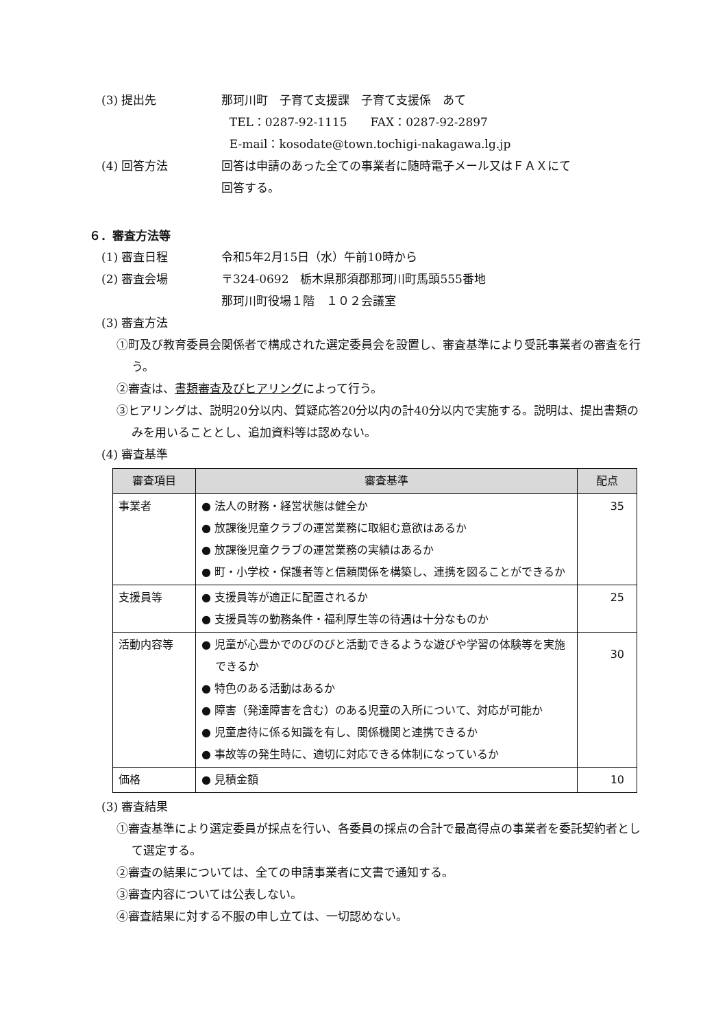(3) 提出先 那珂川町　子育て支援課　子育て支援係　あて
TEL：0287‐92‐1115　　FAX：0287‐92‐2897
E-mail：kosodate@town.tochigi-nakagawa.lg.jp
(4) 回答方法 回答は申請のあった全ての事業者に随時電子メール又はＦＡＸにて
回答する。
６．審査方法等
(1) 審査日程 令和5年2月15日（水）午前10時から
(2) 審査会場 〒324-0692　栃木県那須郡那珂川町馬頭555番地
那珂川町役場１階　１０２会議室
(3) 審査方法
①町及び教育委員会関係者で構成された選定委員会を設置し、審査基準により受託事業者の審査を行う。
②審査は、書類審査及びヒアリングによって行う。
③ヒアリングは、説明20分以内、質疑応答20分以内の計40分以内で実施する。説明は、提出書類のみを用いることとし、追加資料等は認めない。
(4) 審査基準
| 審査項目 | 審査基準 | 配点 |
| --- | --- | --- |
| 事業者 | ● 法人の財務・経営状態は健全か ● 放課後児童クラブの運営業務に取組む意欲はあるか ● 放課後児童クラブの運営業務の実績はあるか ● 町・小学校・保護者等と信頼関係を構築し、連携を図ることができるか | 35 |
| 支援員等 | ● 支援員等が適正に配置されるか ● 支援員等の勤務条件・福利厚生等の待遇は十分なものか | 25 |
| 活動内容等 | ● 児童が心豊かでのびのびと活動できるような遊びや学習の体験等を実施できるか ● 特色のある活動はあるか ● 障害（発達障害を含む）のある児童の入所について、対応が可能か ● 児童虐待に係る知識を有し、関係機関と連携できるか ● 事故等の発生時に、適切に対応できる体制になっているか | 30 |
| 価格 | ● 見積金額 | 10 |
(3) 審査結果
①審査基準により選定委員が採点を行い、各委員の採点の合計で最高得点の事業者を委託契約者として選定する。
②審査の結果については、全ての申請事業者に文書で通知する。
③審査内容については公表しない。
④審査結果に対する不服の申し立ては、一切認めない。